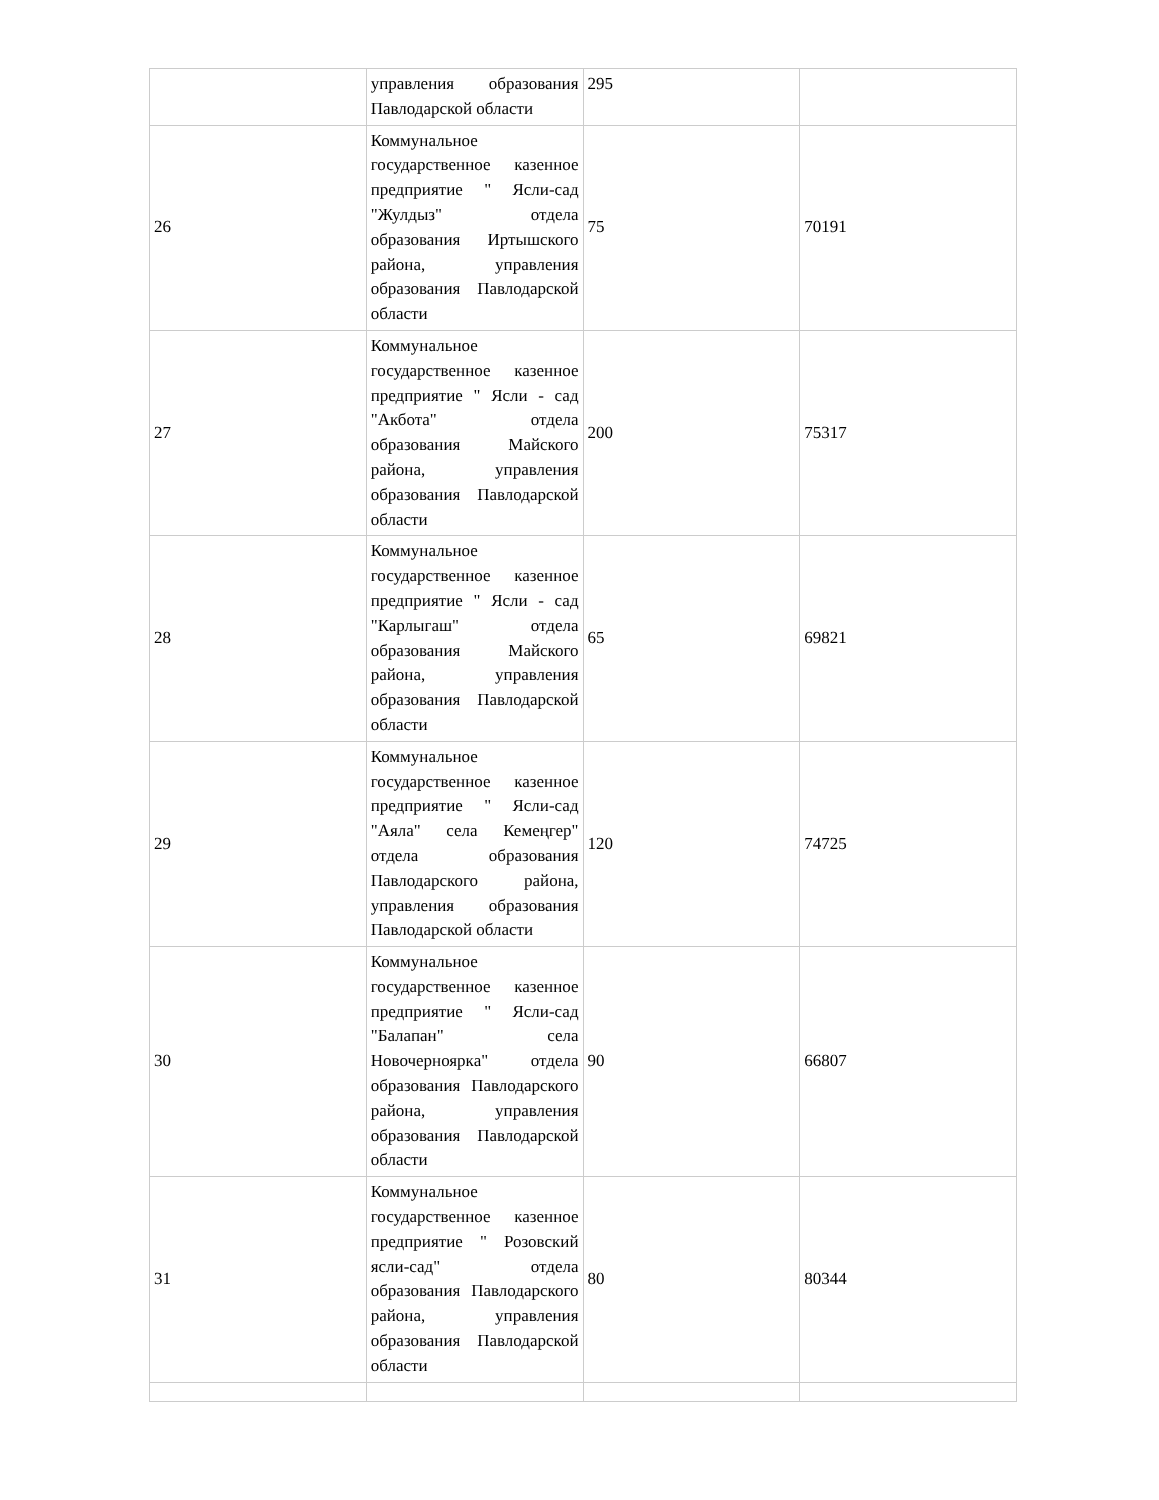| | управления образования Павлодарской области | 295 | |
| 26 | Коммунальное государственное казенное предприятие " Ясли-сад "Жулдыз" отдела образования Иртышского района, управления образования Павлодарской области | 75 | 70191 |
| 27 | Коммунальное государственное казенное предприятие " Ясли - сад "Акбота" отдела образования Майского района, управления образования Павлодарской области | 200 | 75317 |
| 28 | Коммунальное государственное казенное предприятие " Ясли - сад "Карлыгаш" отдела образования Майского района, управления образования Павлодарской области | 65 | 69821 |
| 29 | Коммунальное государственное казенное предприятие " Ясли-сад "Аяла" села Кемеңгер" отдела образования Павлодарского района, управления образования Павлодарской области | 120 | 74725 |
| 30 | Коммунальное государственное казенное предприятие " Ясли-сад "Балапан" села Новочерноярка" отдела образования Павлодарского района, управления образования Павлодарской области | 90 | 66807 |
| 31 | Коммунальное государственное казенное предприятие " Розовский ясли-сад" отдела образования Павлодарского района, управления образования Павлодарской области | 80 | 80344 |